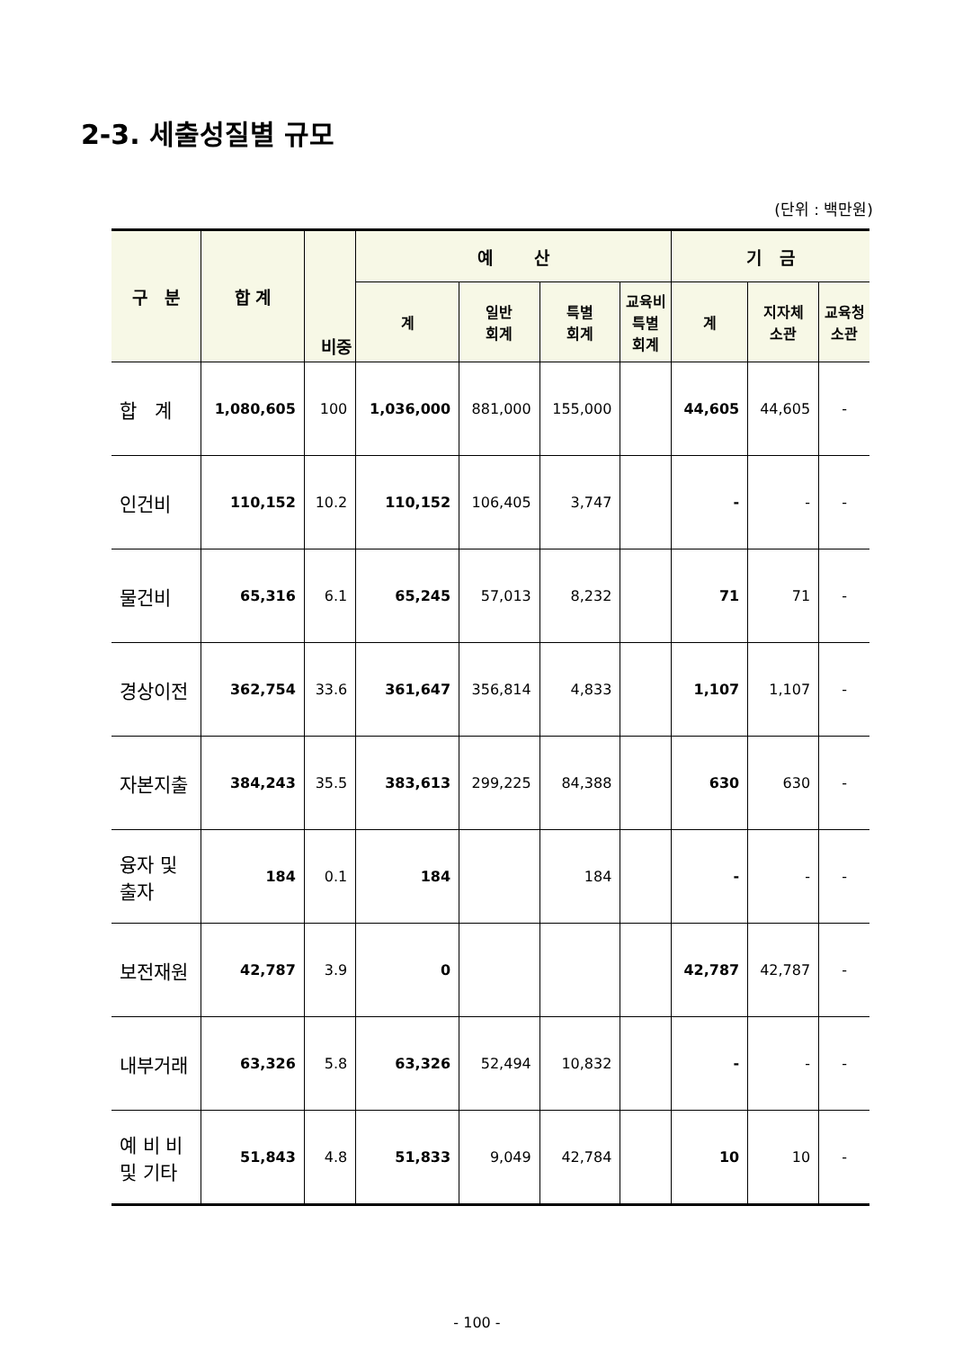2-3. 세출성질별 규모
(단위 : 백만원)
| 구 분 | 합 계 | 비중 | 예 산 | | | | 기 금 | | |
| --- | --- | --- | --- | --- | --- | --- | --- | --- | --- |
| | | | 계 | 일반 회계 | 특별 회계 | 교육비 특별 회계 | 계 | 지자체 소관 | 교육청 소관 |
| 합 계 | 1,080,605 | 100 | 1,036,000 | 881,000 | 155,000 | | 44,605 | 44,605 | - |
| 인건비 | 110,152 | 10.2 | 110,152 | 106,405 | 3,747 | | - | - | - |
| 물건비 | 65,316 | 6.1 | 65,245 | 57,013 | 8,232 | | 71 | 71 | - |
| 경상이전 | 362,754 | 33.6 | 361,647 | 356,814 | 4,833 | | 1,107 | 1,107 | - |
| 자본지출 | 384,243 | 35.5 | 383,613 | 299,225 | 84,388 | | 630 | 630 | - |
| 융자 및 출자 | 184 | 0.1 | 184 | | 184 | | - | - | - |
| 보전재원 | 42,787 | 3.9 | 0 | | | | 42,787 | 42,787 | - |
| 내부거래 | 63,326 | 5.8 | 63,326 | 52,494 | 10,832 | | - | - | - |
| 예 비 비 및 기타 | 51,843 | 4.8 | 51,833 | 9,049 | 42,784 | | 10 | 10 | - |
- 100 -